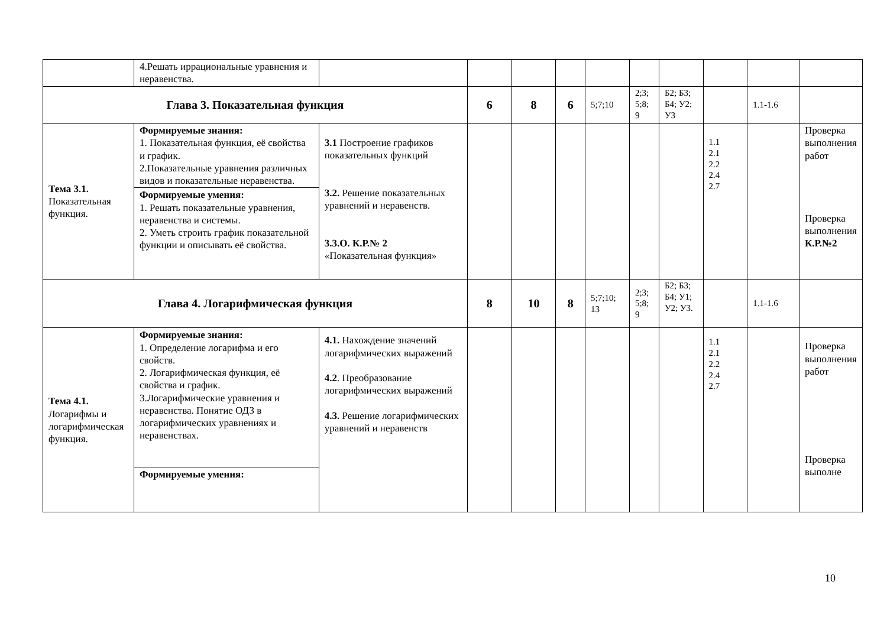| | 4.Решать иррациональные уравнения и неравенства. | | | | | | | | | | |
| Глава 3. Показательная функция | | | 6 | 8 | 6 | 5;7;10 | 2;3; 5;8; 9 | Б2; Б3; Б4; У2; У3 | | 1.1-1.6 | |
| Тема 3.1. Показательная функция. | Формируемые знания: 1. Показательная функция, её свойства и график. 2.Показательные уравнения различных видов и показательные неравенства. | 3.1 Построение графиков показательных функций 3.2. Решение показательных уравнений и неравенств. 3.3.О. К.Р.№ 2 «Показательная функция» | | | | | | | 1.1 2.1 2.2 2.4 2.7 | | Проверка выполнения работ Проверка выполнения К.Р.№2 |
| | Формируемые умения: 1. Решать показательные уравнения, неравенства и системы. 2. Уметь строить график показательной функции и описывать её свойства. | | | | | | | | | | |
| Глава 4. Логарифмическая функция | | | 8 | 10 | 8 | 5;7;10; 13 | 2;3; 5;8; 9 | Б2; Б3; Б4; У1; У2; У3. | | 1.1-1.6 | |
| Тема 4.1. Логарифмы и логарифмическая функция. | Формируемые знания: 1. Определение логарифма и его свойств. 2. Логарифмическая функция, её свойства и график. 3.Логарифмические уравнения и неравенства. Понятие ОДЗ в логарифмических уравнениях и неравенствах. | 4.1. Нахождение значений логарифмических выражений 4.2 . Преобразование логарифмических выражений 4.3. Решение логарифмических уравнений и неравенств | | | | | | | 1.1 2.1 2.2 2.4 2.7 | | Проверка выполнения работ Проверка выполне |
| | Формируемые умения: | | | | | | | | | | |
10